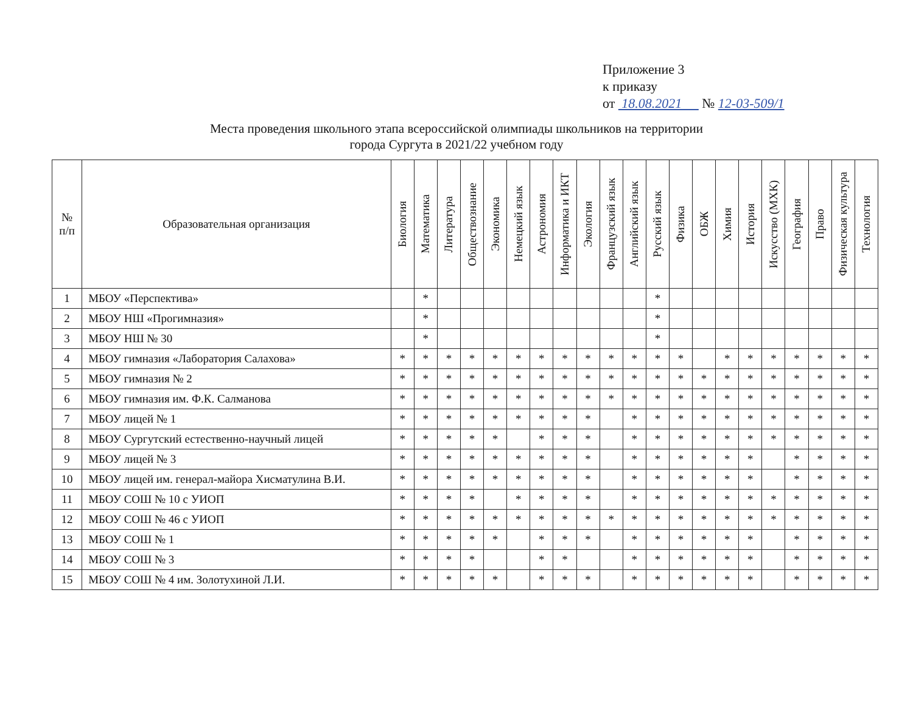Приложение 3
к приказу
от 18.08.2021 № 12-03-509/1
Места проведения школьного этапа всероссийской олимпиады школьников на территории
города Сургута в 2021/22 учебном году
| № п/п | Образовательная организация | Биология | Математика | Литература | Обществознание | Экономика | Немецкий язык | Астрономия | Информатика и ИКТ | Экология | Французский язык | Английский язык | Русский язык | Физика | ОБЖ | Химия | История | Искусство (МХК) | География | Право | Физическая культура | Технология |
| --- | --- | --- | --- | --- | --- | --- | --- | --- | --- | --- | --- | --- | --- | --- | --- | --- | --- | --- | --- | --- | --- | --- |
| 1 | МБОУ «Перспектива» | | * | | | | | | | | | | * | | | | | | | | | |
| 2 | МБОУ НШ «Прогимназия» | | * | | | | | | | | | | * | | | | | | | | | |
| 3 | МБОУ НШ № 30 | | * | | | | | | | | | | * | | | | | | | | | |
| 4 | МБОУ гимназия «Лаборатория Салахова» | * | * | * | * | * | * | * | * | * | * | * | * | * | | * | * | * | * | * | * | * |
| 5 | МБОУ гимназия № 2 | * | * | * | * | * | * | * | * | * | * | * | * | * | * | * | * | * | * | * | * | * |
| 6 | МБОУ гимназия им. Ф.К. Салманова | * | * | * | * | * | * | * | * | * | * | * | * | * | * | * | * | * | * | * | * | * |
| 7 | МБОУ лицей № 1 | * | * | * | * | * | * | * | * | * | | * | * | * | * | * | * | * | * | * | * | * |
| 8 | МБОУ Сургутский естественно-научный лицей | * | * | * | * | * | | * | * | * | | * | * | * | * | * | * | * | * | * | * | * |
| 9 | МБОУ лицей № 3 | * | * | * | * | * | * | * | * | * | | * | * | * | * | * | * | | * | * | * | * |
| 10 | МБОУ лицей им. генерал-майора Хисматулина В.И. | * | * | * | * | * | * | * | * | * | | * | * | * | * | * | * | | * | * | * | * |
| 11 | МБОУ СОШ № 10 с УИОП | * | * | * | * | | * | * | * | * | | * | * | * | * | * | * | * | * | * | * | * |
| 12 | МБОУ СОШ № 46 с УИОП | * | * | * | * | * | * | * | * | * | * | * | * | * | * | * | * | * | * | * | * | * |
| 13 | МБОУ СОШ № 1 | * | * | * | * | * | | * | * | * | | * | * | * | * | * | * | | * | * | * | * |
| 14 | МБОУ СОШ № 3 | * | * | * | * | | | * | * | | | * | * | * | * | * | * | | * | * | * | * |
| 15 | МБОУ СОШ № 4 им. Золотухиной Л.И. | * | * | * | * | * | | * | * | * | | * | * | * | * | * | * | | * | * | * | * |